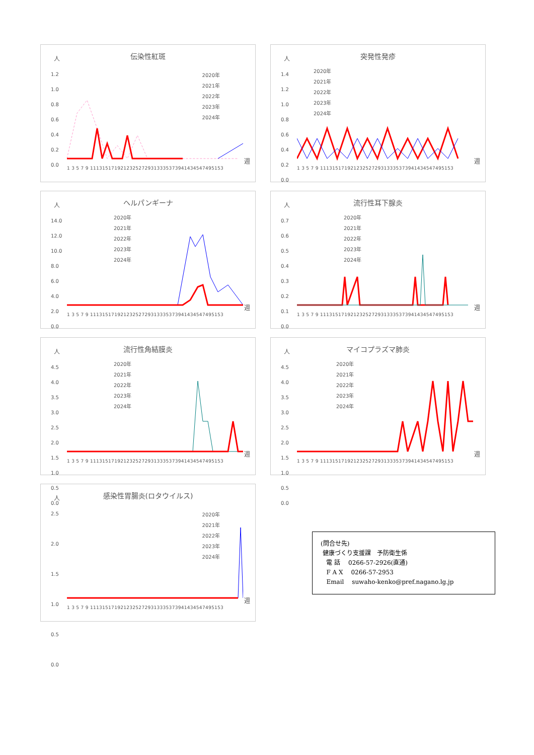人
伝染性紅斑
1.2
1.0
0.8
0.6
0.4
0.2
0.0
2020年
2021年
2022年
2023年
2024年
週
1 3 5 7 9 11131517192123252729313335373941434547495153
人
突発性発疹
1.4
1.2
1.0
0.8
0.6
0.4
0.2
0.0
2020年
2021年
2022年
2023年
2024年
週
1 3 5 7 9 11131517192123252729313335373941434547495153
人
ヘルパンギーナ
14.0
12.0
10.0
8.0
6.0
4.0
2.0
0.0
2020年
2021年
2022年
2023年
2024年
週
1 3 5 7 9 11131517192123252729313335373941434547495153
人
流行性耳下腺炎
0.7
0.6
0.5
0.4
0.3
0.2
0.1
0.0
2020年
2021年
2022年
2023年
2024年
週
1 3 5 7 9 11131517192123252729313335373941434547495153
人
流行性角結膜炎
4.5
4.0
3.5
3.0
2.5
2.0
1.5
1.0
0.5
0.0
2020年
2021年
2022年
2023年
2024年
週
1 3 5 7 9 11131517192123252729313335373941434547495153
人
マイコプラズマ肺炎
4.5
4.0
3.5
3.0
2.5
2.0
1.5
1.0
0.5
0.0
2020年
2021年
2022年
2023年
2024年
週
1 3 5 7 9 11131517192123252729313335373941434547495153
人
感染性胃腸炎(ロタウイルス)
2.5
2.0
1.5
1.0
0.5
0.0
2020年
2021年
2022年
2023年
2024年
週
1 3 5 7 9 11131517192123252729313335373941434547495153
(問合せ先)
健康づくり支援課　予防衛生係
電 話　 0266-57-2926(直通)
F A X　 0266-57-2953
Email　 suwaho-kenko@pref.nagano.lg.jp